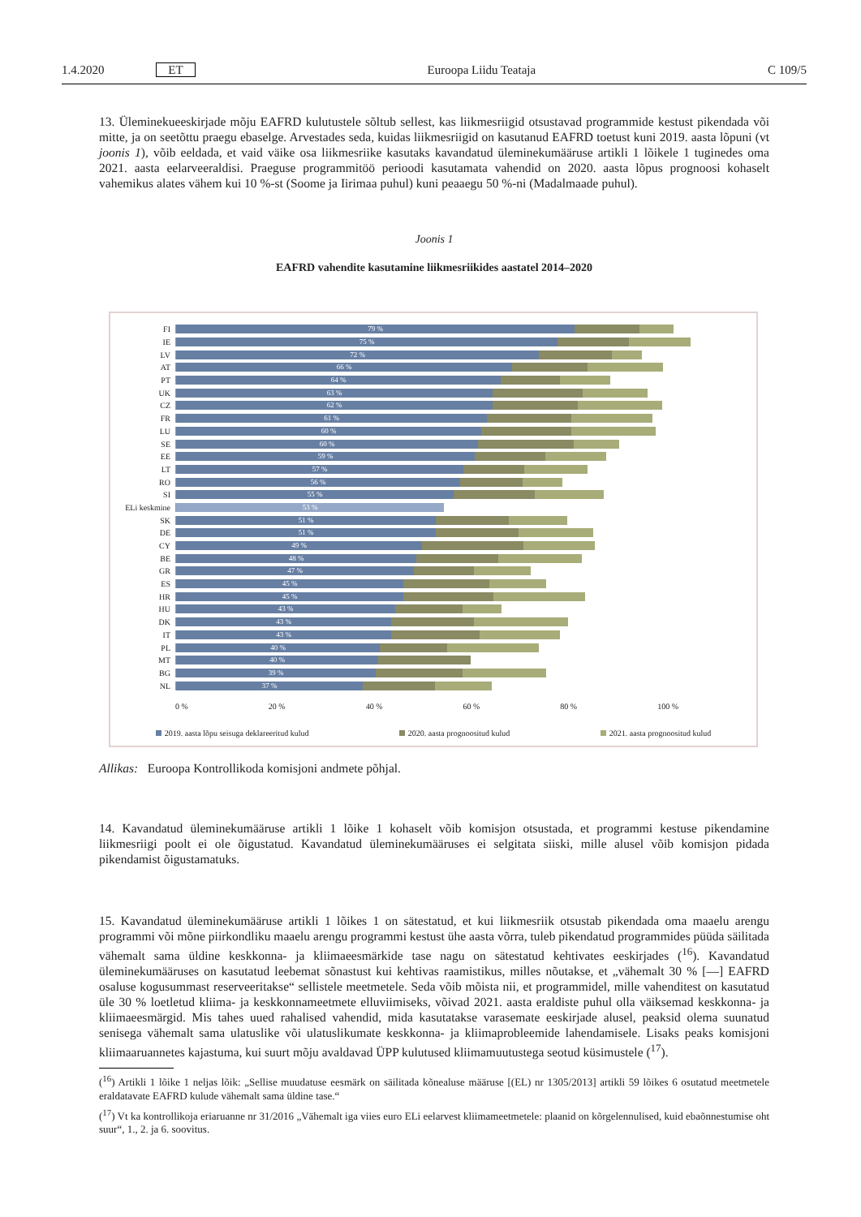1.4.2020 ET Euroopa Liidu Teataja C 109/5
13. Üleminekueeskirjade mõju EAFRD kulutustele sõltub sellest, kas liikmesriigid otsustavad programmide kestust pikendada või mitte, ja on seetõttu praegu ebaselge. Arvestades seda, kuidas liikmesriigid on kasutanud EAFRD toetust kuni 2019. aasta lõpuni (vt joonis 1), võib eeldada, et vaid väike osa liikmesriike kasutaks kavandatud üleminekumääruse artikli 1 lõikele 1 tuginedes oma 2021. aasta eelarveeraldisi. Praeguse programmitöö perioodi kasutamata vahendid on 2020. aasta lõpus prognoosi kohaselt vahemikus alates vähem kui 10 %-st (Soome ja Iirimaa puhul) kuni peaaegu 50 %-ni (Madalmaade puhul).
Joonis 1
EAFRD vahendite kasutamine liikmesriikides aastatel 2014–2020
FI
79 %
IE
75 %
LV
72 %
AT
66 %
PT
64 %
UK
63 %
CZ
62 %
FR
61 %
LU
60 %
SE
60 %
EE
59 %
LT
57 %
RO
56 %
SI
55 %
ELi keskmine
53 %
SK
51 %
DE
51 %
CY
49 %
BE
48 %
GR
47 %
ES
45 %
HR
45 %
HU
43 %
DK
43 %
IT
43 %
PL
40 %
MT
40 %
BG
39 %
NL
37 %
0 % 20 % 40 % 60 % 80 % 100 %
2019. aasta lõpu seisuga deklareeritud kulud 2020. aasta prognoositud kulud 2021. aasta prognoositud kulud
Allikas: Euroopa Kontrollikoda komisjoni andmete põhjal.
14. Kavandatud üleminekumääruse artikli 1 lõike 1 kohaselt võib komisjon otsustada, et programmi kestuse pikendamine liikmesriigi poolt ei ole õigustatud. Kavandatud üleminekumääruses ei selgitata siiski, mille alusel võib komisjon pidada pikendamist õigustamatuks.
15. Kavandatud üleminekumääruse artikli 1 lõikes 1 on sätestatud, et kui liikmesriik otsustab pikendada oma maaelu arengu programmi või mõne piirkondliku maaelu arengu programmi kestust ühe aasta võrra, tuleb pikendatud programmides püüda säilitada vähemalt sama üldine keskkonna- ja kliimaeesmärkide tase nagu on sätestatud kehtivates eeskirjades (<sup>16</sup>). Kavandatud üleminekumääruses on kasutatud leebemat sõnastust kui kehtivas raamistikus, milles nõutakse, et „vähemalt 30 % [—] EAFRD osaluse kogusummast reserveeritakse“ sellistele meetmetele. Seda võib mõista nii, et programmidel, mille vahenditest on kasutatud üle 30 % loetletud kliima- ja keskkonnameetmete elluviimiseks, võivad 2021. aasta eraldiste puhul olla väiksemad keskkonna- ja kliimaeesmärgid. Mis tahes uued rahalised vahendid, mida kasutatakse varasemate eeskirjade alusel, peaksid olema suunatud senisega vähemalt sama ulatuslike või ulatuslikumate keskkonna- ja kliimaprobleemide lahendamisele. Lisaks peaks komisjoni kliimaaruannetes kajastuma, kui suurt mõju avaldavad ÜPP kulutused kliimamuutustega seotud küsimustele (<sup>17</sup>).
(<sup>16</sup>) Artikli 1 lõike 1 neljas lõik: „Sellise muudatuse eesmärk on säilitada kõnealuse määruse [(EL) nr 1305/2013] artikli 59 lõikes 6 osutatud meetmetele eraldatavate EAFRD kulude vähemalt sama üldine tase.“
(<sup>17</sup>) Vt ka kontrollikoja eriaruanne nr 31/2016 „Vähemalt iga viies euro ELi eelarvest kliimameetmetele: plaanid on kõrgelennulised, kuid ebaõnnestumise oht suur“, 1., 2. ja 6. soovitus.